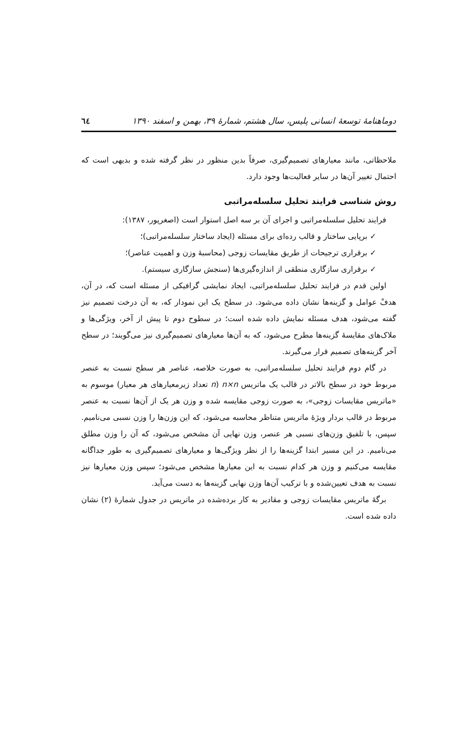دوماهنامۀ توسعۀ انسانی پلیس، سال هشتم، شمارۀ ۳۹، بهمن و اسفند ۱۳۹۰ ٦٤
ملاحظاتی، مانند معیارهای تصمیم‌گیری، صرفاً بدین منظور در نظر گرفته شده و بدیهی است که احتمال تغییر آن‌ها در سایر فعالیت‌ها وجود دارد.
روش شناسی فرایند تحلیل سلسله‌مراتبی
فرایند تحلیل سلسله‌مراتبی و اجرای آن بر سه اصل استوار است (اصغرپور، ۱۳۸۷):
✓ برپایی ساختار و قالب رده‌ای برای مسئله (ایجاد ساختار سلسله‌مراتبی)؛
✓ برقراری ترجیحات از طریق مقایسات زوجی (محاسبۀ وزن و اهمیت عناصر)؛
✓ برقراری سازگاری منطقی از اندازه‌گیری‌ها (سنجش سازگاری سیستم).
اولین قدم در فرایند تحلیل سلسله‌مراتبی، ایجاد نمایشی گرافیکی از مسئله است که، در آن، هدفْ عوامل و گزینه‌ها نشان داده می‌شود. در سطح یک این نمودار که، به آن درخت تصمیم نیز گفته می‌شود، هدف مسئله نمایش داده شده است؛ در سطوح دوم تا پیش از آخر، ویژگی‌ها و ملاک‌های مقایسۀ گزینه‌ها مطرح می‌شود، که به آن‌ها معیارهای تصمیم‌گیری نیز می‌گویند؛ در سطح آخر گزینه‌های تصمیم قرار می‌گیرند.
در گام دوم فرایند تحلیل سلسله‌مراتبی، به صورت خلاصه، عناصر هر سطح نسبت به عنصر مربوط خود در سطح بالاتر در قالب یک ماتریس n×n (n تعداد زیرمعیارهای هر معیار) موسوم به «ماتریس مقایسات زوجی»، به صورت زوجی مقایسه شده و وزن هر یک از آن‌ها نسبت به عنصر مربوط در قالب بردار ویژۀ ماتریس متناظر محاسبه می‌شود، که این وزن‌ها را وزن نسبی می‌نامیم. سپس، با تلفیق وزن‌های نسبی هر عنصر، وزن نهایی آن مشخص می‌شود، که آن را وزن مطلق می‌نامیم. در این مسیر ابتدا گزینه‌ها را از نظر ویژگی‌ها و معیارهای تصمیم‌گیری به طور جداگانه مقایسه می‌کنیم و وزن هر کدام نسبت به این معیارها مشخص می‌شود؛ سپس وزن معیارها نیز نسبت به هدف تعیین‌شده و با ترکیب آن‌ها وزن نهایی گزینه‌ها به دست می‌آید.
برگۀ ماتریس مقایسات زوجی و مقادیر به کار برده‌شده در ماتریس در جدول شمارۀ (۲) نشان داده شده است.